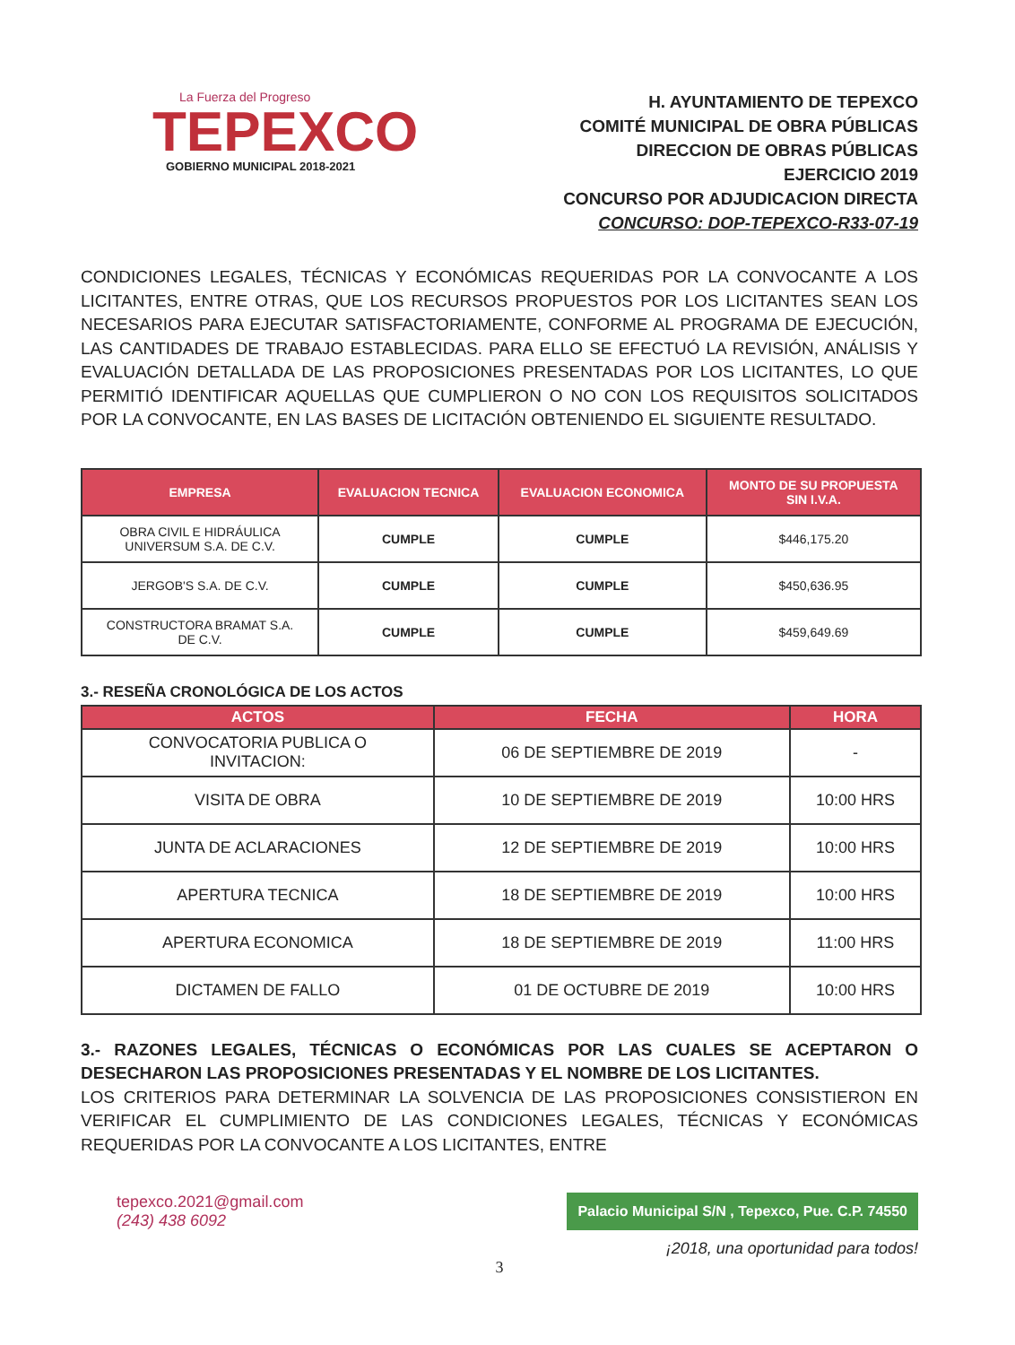La Fuerza del Progreso
TEPEXCO
GOBIERNO MUNICIPAL 2018-2021
H. AYUNTAMIENTO DE TEPEXCO
COMITÉ MUNICIPAL DE OBRA PÚBLICAS
DIRECCION DE OBRAS PÚBLICAS
EJERCICIO 2019
CONCURSO POR ADJUDICACION DIRECTA
CONCURSO: DOP-TEPEXCO-R33-07-19
CONDICIONES LEGALES, TÉCNICAS Y ECONÓMICAS REQUERIDAS POR LA CONVOCANTE A LOS LICITANTES, ENTRE OTRAS, QUE LOS RECURSOS PROPUESTOS POR LOS LICITANTES SEAN LOS NECESARIOS PARA EJECUTAR SATISFACTORIAMENTE, CONFORME AL PROGRAMA DE EJECUCIÓN, LAS CANTIDADES DE TRABAJO ESTABLECIDAS. PARA ELLO SE EFECTUÓ LA REVISIÓN, ANÁLISIS Y EVALUACIÓN DETALLADA DE LAS PROPOSICIONES PRESENTADAS POR LOS LICITANTES, LO QUE PERMITIÓ IDENTIFICAR AQUELLAS QUE CUMPLIERON O NO CON LOS REQUISITOS SOLICITADOS POR LA CONVOCANTE, EN LAS BASES DE LICITACIÓN OBTENIENDO EL SIGUIENTE RESULTADO.
| EMPRESA | EVALUACION TECNICA | EVALUACION ECONOMICA | MONTO DE SU PROPUESTA SIN I.V.A. |
| --- | --- | --- | --- |
| OBRA CIVIL E HIDRÁULICA UNIVERSUM S.A. DE C.V. | CUMPLE | CUMPLE | $446,175.20 |
| JERGOB'S S.A. DE C.V. | CUMPLE | CUMPLE | $450,636.95 |
| CONSTRUCTORA BRAMAT S.A. DE C.V. | CUMPLE | CUMPLE | $459,649.69 |
3.- RESEÑA CRONOLÓGICA DE LOS ACTOS
| ACTOS | FECHA | HORA |
| --- | --- | --- |
| CONVOCATORIA PUBLICA O INVITACION: | 06 DE SEPTIEMBRE DE 2019 | - |
| VISITA DE OBRA | 10 DE SEPTIEMBRE DE 2019 | 10:00 HRS |
| JUNTA DE ACLARACIONES | 12 DE SEPTIEMBRE DE 2019 | 10:00 HRS |
| APERTURA TECNICA | 18 DE SEPTIEMBRE DE 2019 | 10:00 HRS |
| APERTURA ECONOMICA | 18 DE SEPTIEMBRE DE 2019 | 11:00 HRS |
| DICTAMEN DE FALLO | 01 DE OCTUBRE DE 2019 | 10:00 HRS |
3.- RAZONES LEGALES, TÉCNICAS O ECONÓMICAS POR LAS CUALES SE ACEPTARON O DESECHARON LAS PROPOSICIONES PRESENTADAS Y EL NOMBRE DE LOS LICITANTES.
LOS CRITERIOS PARA DETERMINAR LA SOLVENCIA DE LAS PROPOSICIONES CONSISTIERON EN VERIFICAR EL CUMPLIMIENTO DE LAS CONDICIONES LEGALES, TÉCNICAS Y ECONÓMICAS REQUERIDAS POR LA CONVOCANTE A LOS LICITANTES, ENTRE
tepexco.2021@gmail.com
(243) 438 6092
Palacio Municipal S/N , Tepexco, Pue. C.P. 74550
¡2018, una oportunidad para todos!
3